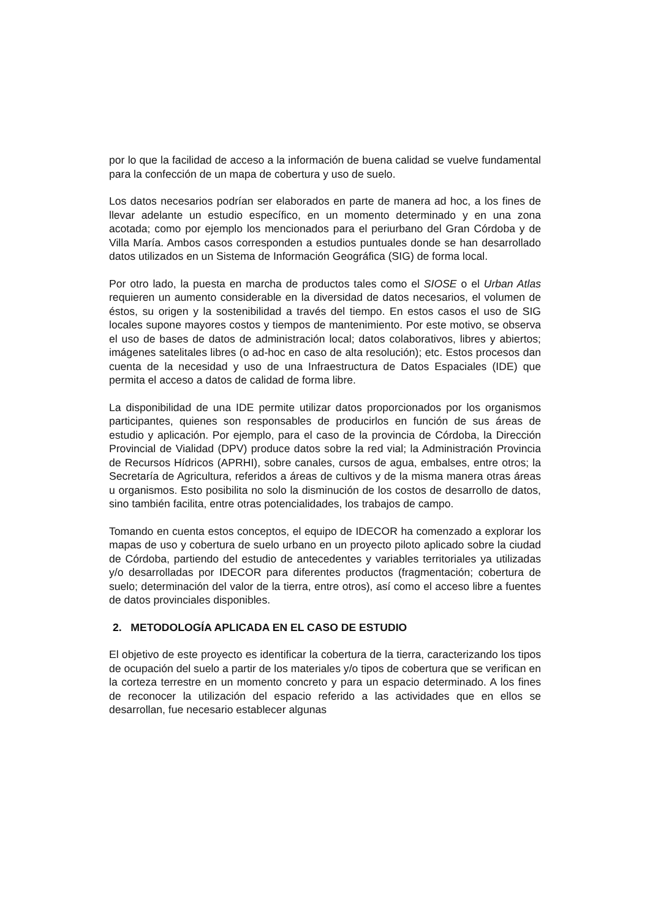por lo que la facilidad de acceso a la información de buena calidad se vuelve fundamental para la confección de un mapa de cobertura y uso de suelo.
Los datos necesarios podrían ser elaborados en parte de manera ad hoc, a los fines de llevar adelante un estudio específico, en un momento determinado y en una zona acotada; como por ejemplo los mencionados para el periurbano del Gran Córdoba y de Villa María. Ambos casos corresponden a estudios puntuales donde se han desarrollado datos utilizados en un Sistema de Información Geográfica (SIG) de forma local.
Por otro lado, la puesta en marcha de productos tales como el SIOSE o el Urban Atlas requieren un aumento considerable en la diversidad de datos necesarios, el volumen de éstos, su origen y la sostenibilidad a través del tiempo. En estos casos el uso de SIG locales supone mayores costos y tiempos de mantenimiento. Por este motivo, se observa el uso de bases de datos de administración local; datos colaborativos, libres y abiertos; imágenes satelitales libres (o ad-hoc en caso de alta resolución); etc. Estos procesos dan cuenta de la necesidad y uso de una Infraestructura de Datos Espaciales (IDE) que permita el acceso a datos de calidad de forma libre.
La disponibilidad de una IDE permite utilizar datos proporcionados por los organismos participantes, quienes son responsables de producirlos en función de sus áreas de estudio y aplicación. Por ejemplo, para el caso de la provincia de Córdoba, la Dirección Provincial de Vialidad (DPV) produce datos sobre la red vial; la Administración Provincia de Recursos Hídricos (APRHI), sobre canales, cursos de agua, embalses, entre otros; la Secretaría de Agricultura, referidos a áreas de cultivos y de la misma manera otras áreas u organismos. Esto posibilita no solo la disminución de los costos de desarrollo de datos, sino también facilita, entre otras potencialidades, los trabajos de campo.
Tomando en cuenta estos conceptos, el equipo de IDECOR ha comenzado a explorar los mapas de uso y cobertura de suelo urbano en un proyecto piloto aplicado sobre la ciudad de Córdoba, partiendo del estudio de antecedentes y variables territoriales ya utilizadas y/o desarrolladas por IDECOR para diferentes productos (fragmentación; cobertura de suelo; determinación del valor de la tierra, entre otros), así como el acceso libre a fuentes de datos provinciales disponibles.
2. METODOLOGÍA APLICADA EN EL CASO DE ESTUDIO
El objetivo de este proyecto es identificar la cobertura de la tierra, caracterizando los tipos de ocupación del suelo a partir de los materiales y/o tipos de cobertura que se verifican en la corteza terrestre en un momento concreto y para un espacio determinado. A los fines de reconocer la utilización del espacio referido a las actividades que en ellos se desarrollan, fue necesario establecer algunas